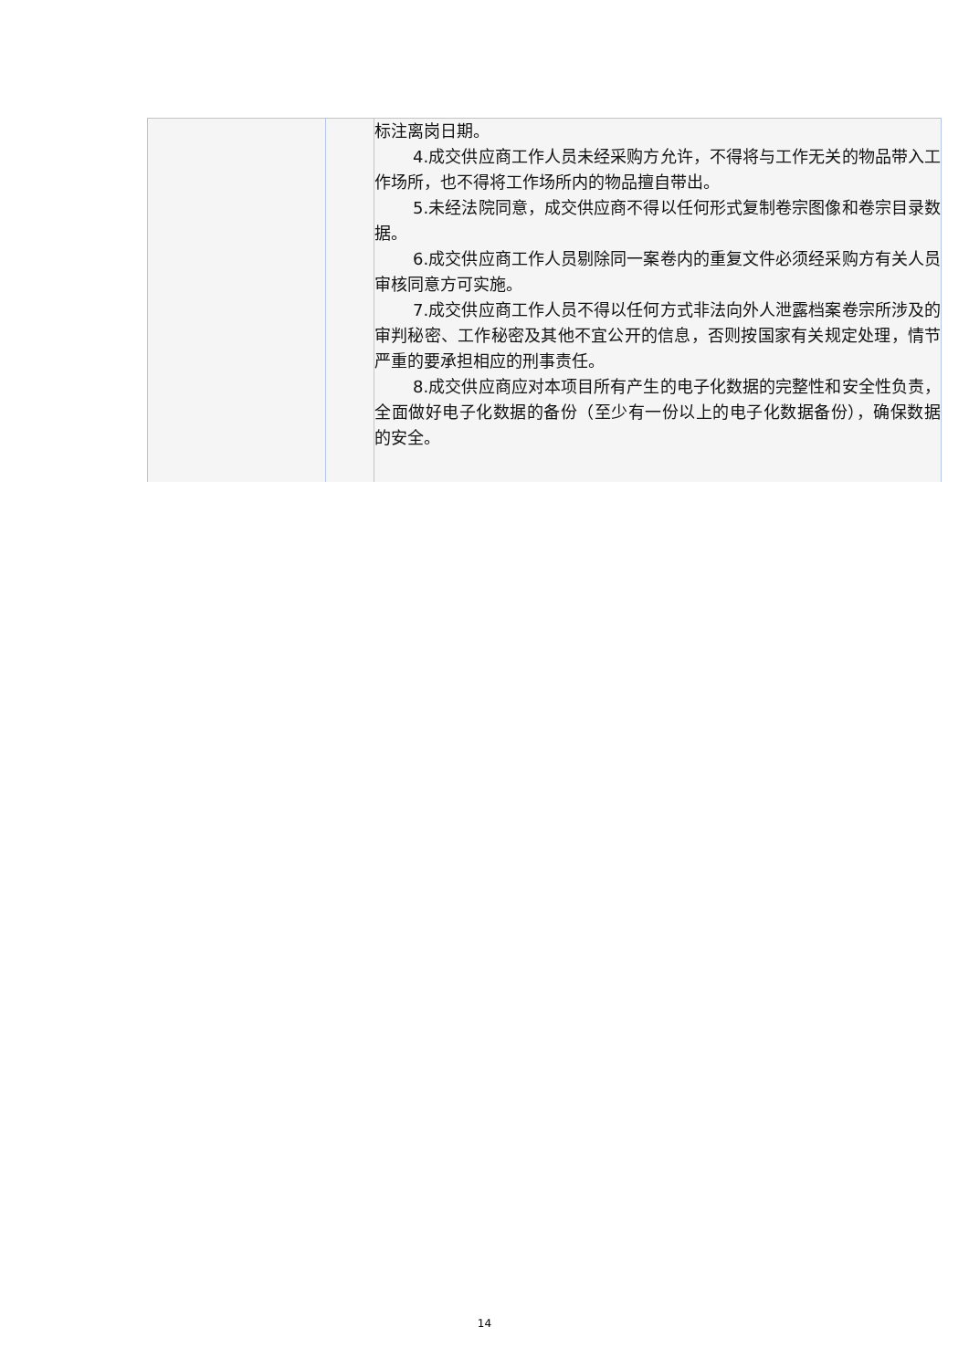| | | 标注离岗日期。 4.成交供应商工作人员未经采购方允许，不得将与工作无关的物品带入工作场所，也不得将工作场所内的物品擅自带出。 5.未经法院同意，成交供应商不得以任何形式复制卷宗图像和卷宗目录数据。 6.成交供应商工作人员剔除同一案卷内的重复文件必须经采购方有关人员审核同意方可实施。 7.成交供应商工作人员不得以任何方式非法向外人泄露档案卷宗所涉及的审判秘密、工作秘密及其他不宜公开的信息，否则按国家有关规定处理，情节严重的要承担相应的刑事责任。 8.成交供应商应对本项目所有产生的电子化数据的完整性和安全性负责，全面做好电子化数据的备份（至少有一份以上的电子化数据备份），确保数据的安全。 |
14